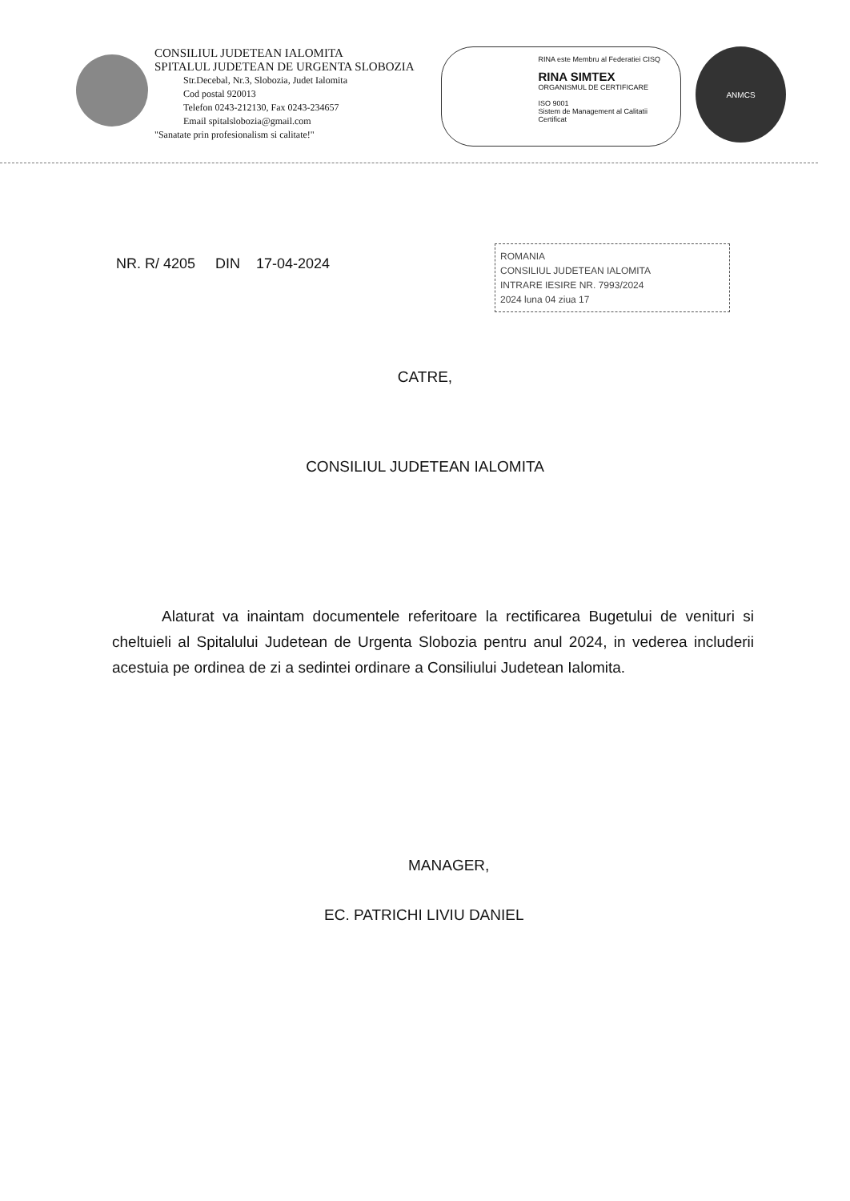CONSILIUL JUDETEAN IALOMITA
SPITALUL JUDETEAN DE URGENTA SLOBOZIA
Str.Decebal, Nr.3, Slobozia, Judet Ialomita
Cod postal 920013
Telefon 0243-212130, Fax 0243-234657
Email spitalslobozia@gmail.com
"Sanatate prin profesionalism si calitate!"
RINA este Membru al Federatiei CISQ
RINA SIMTEX
ORGANISMUL DE CERTIFICARE
ISO 9001
Sistem de Management al Calitatii Certificat
ANMCS
NR. R/ 4205 DIN 17-04-2024
ROMANIA
CONSILIUL JUDETEAN IALOMITA
INTRARE IESIRE NR. 7993/2024
2024 luna 04 ziua 17
CATRE,
CONSILIUL JUDETEAN IALOMITA
Alaturat va inaintam documentele referitoare la rectificarea Bugetului de venituri si cheltuieli al Spitalului Judetean de Urgenta Slobozia pentru anul 2024, in vederea includerii acestuia pe ordinea de zi a sedintei ordinare a Consiliului Judetean Ialomita.
MANAGER,
EC. PATRICHI LIVIU DANIEL